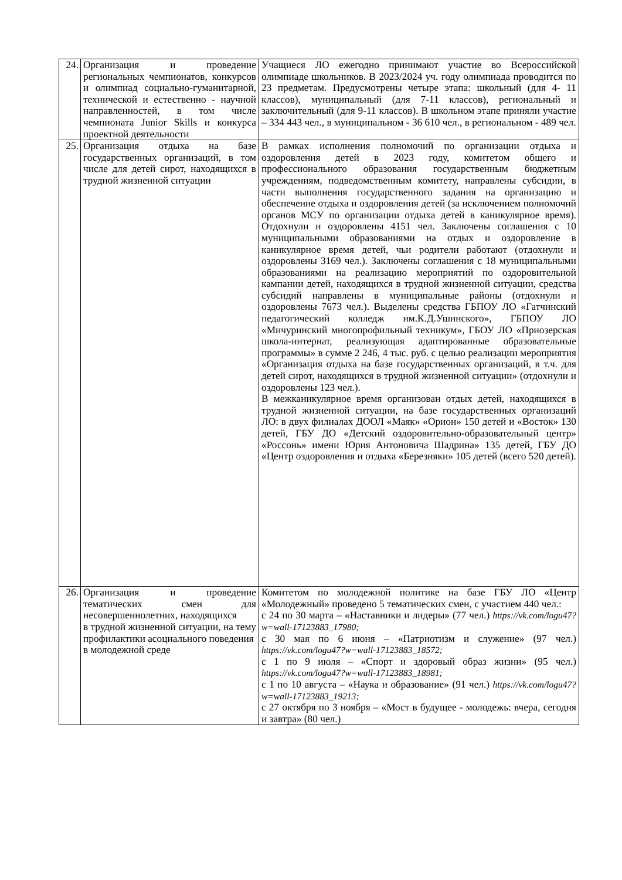| 24. | Организация и проведение региональных чемпионатов, конкурсов и олимпиад социально-гуманитарной, технической и естественно - научной направленностей, в том числе чемпионата Junior Skills и конкурса проектной деятельности | Учащиеся ЛО ежегодно принимают участие во Всероссийской олимпиаде школьников. В 2023/2024 уч. году олимпиада проводится по 23 предметам. Предусмотрены четыре этапа: школьный (для 4- 11 классов), муниципальный (для 7-11 классов), региональный и заключительный (для 9-11 классов). В школьном этапе приняли участие – 334 443 чел., в муниципальном - 36 610 чел., в региональном - 489 чел. |
| 25. | Организация отдыха на базе государственных организаций, в том числе для детей сирот, находящихся в трудной жизненной ситуации | В рамках исполнения полномочий по организации отдыха и оздоровления детей в 2023 году, комитетом общего и профессионального образования государственным бюджетным учреждениям, подведомственным комитету, направлены субсидии, в части выполнения государственного задания на организацию и обеспечение отдыха и оздоровления детей (за исключением полномочий органов МСУ по организации отдыха детей в каникулярное время). Отдохнули и оздоровлены 4151 чел. Заключены соглашения с 10 муниципальными образованиями на отдых и оздоровление в каникулярное время детей, чьи родители работают (отдохнули и оздоровлены 3169 чел.). Заключены соглашения с 18 муниципальными образованиями на реализацию мероприятий по оздоровительной кампании детей, находящихся в трудной жизненной ситуации, средства субсидий направлены в муниципальные районы (отдохнули и оздоровлены 7673 чел.). Выделены средства ГБПОУ ЛО «Гатчинский педагогический колледж им.К.Д.Ушинского», ГБПОУ ЛО «Мичуринский многопрофильный техникум», ГБОУ ЛО «Приозерская школа-интернат, реализующая адаптированные образовательные программы» в сумме 2 246, 4 тыс. руб. с целью реализации мероприятия «Организация отдыха на базе государственных организаций, в т.ч. для детей сирот, находящихся в трудной жизненной ситуации» (отдохнули и оздоровлены 123 чел.). В межканикулярное время организован отдых детей, находящихся в трудной жизненной ситуации, на базе государственных организаций ЛО: в двух филиалах ДООЛ «Маяк» «Орион» 150 детей и «Восток» 130 детей, ГБУ ДО «Детский оздоровительно-образовательный центр» «Россонь» имени Юрия Антоновича Шадрина» 135 детей, ГБУ ДО «Центр оздоровления и отдыха «Березняки» 105 детей (всего 520 детей). |
| 26. | Организация и проведение тематических смен для несовершеннолетних, находящихся в трудной жизненной ситуации, на тему профилактики асоциального поведения в молодежной среде | Комитетом по молодежной политике на базе ГБУ ЛО «Центр «Молодежный» проведено 5 тематических смен, с участием 440 чел.: с 24 по 30 марта – «Наставники и лидеры» (77 чел.) https://vk.com/logu47?w=wall-17123883_17980; с 30 мая по 6 июня – «Патриотизм и служение» (97 чел.) https://vk.com/logu47?w=wall-17123883_18572; с 1 по 9 июля – «Спорт и здоровый образ жизни» (95 чел.) https://vk.com/logu47?w=wall-17123883_18981; с 1 по 10 августа – «Наука и образование» (91 чел.) https://vk.com/logu47?w=wall-17123883_19213; с 27 октября по 3 ноября – «Мост в будущее - молодежь: вчера, сегодня и завтра» (80 чел.) |